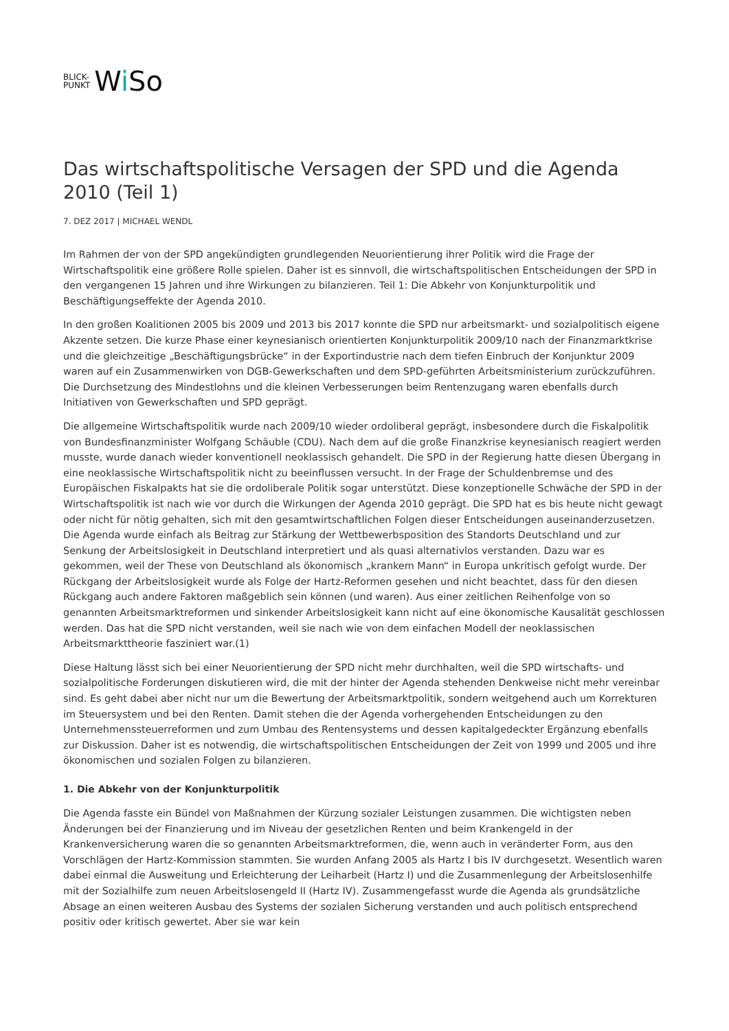BLICK-
PUNKT
Wi So
Das wirtschaftspolitische Versagen der SPD und die Agenda 2010 (Teil 1)
7. DEZ 2017 | MICHAEL WENDL
Im Rahmen der von der SPD angekündigten grundlegenden Neuorientierung ihrer Politik wird die Frage der Wirtschaftspolitik eine größere Rolle spielen. Daher ist es sinnvoll, die wirtschaftspolitischen Entscheidungen der SPD in den vergangenen 15 Jahren und ihre Wirkungen zu bilanzieren. Teil 1: Die Abkehr von Konjunkturpolitik und Beschäftigungseffekte der Agenda 2010.
In den großen Koalitionen 2005 bis 2009 und 2013 bis 2017 konnte die SPD nur arbeitsmarkt- und sozialpolitisch eigene Akzente setzen. Die kurze Phase einer keynesianisch orientierten Konjunkturpolitik 2009/10 nach der Finanzmarktkrise und die gleichzeitige „Beschäftigungsbrücke“ in der Exportindustrie nach dem tiefen Einbruch der Konjunktur 2009 waren auf ein Zusammenwirken von DGB-Gewerkschaften und dem SPD-geführten Arbeitsministerium zurückzuführen. Die Durchsetzung des Mindestlohns und die kleinen Verbesserungen beim Rentenzugang waren ebenfalls durch Initiativen von Gewerkschaften und SPD geprägt.
Die allgemeine Wirtschaftspolitik wurde nach 2009/10 wieder ordoliberal geprägt, insbesondere durch die Fiskalpolitik von Bundesfinanzminister Wolfgang Schäuble (CDU). Nach dem auf die große Finanzkrise keynesianisch reagiert werden musste, wurde danach wieder konventionell neoklassisch gehandelt. Die SPD in der Regierung hatte diesen Übergang in eine neoklassische Wirtschaftspolitik nicht zu beeinflussen versucht. In der Frage der Schuldenbremse und des Europäischen Fiskalpakts hat sie die ordoliberale Politik sogar unterstützt. Diese konzeptionelle Schwäche der SPD in der Wirtschaftspolitik ist nach wie vor durch die Wirkungen der Agenda 2010 geprägt. Die SPD hat es bis heute nicht gewagt oder nicht für nötig gehalten, sich mit den gesamtwirtschaftlichen Folgen dieser Entscheidungen auseinanderzusetzen. Die Agenda wurde einfach als Beitrag zur Stärkung der Wettbewerbsposition des Standorts Deutschland und zur Senkung der Arbeitslosigkeit in Deutschland interpretiert und als quasi alternativlos verstanden. Dazu war es gekommen, weil der These von Deutschland als ökonomisch „krankem Mann“ in Europa unkritisch gefolgt wurde. Der Rückgang der Arbeitslosigkeit wurde als Folge der Hartz-Reformen gesehen und nicht beachtet, dass für den diesen Rückgang auch andere Faktoren maßgeblich sein können (und waren). Aus einer zeitlichen Reihenfolge von so genannten Arbeitsmarktreformen und sinkender Arbeitslosigkeit kann nicht auf eine ökonomische Kausalität geschlossen werden. Das hat die SPD nicht verstanden, weil sie nach wie von dem einfachen Modell der neoklassischen Arbeitsmarkttheorie fasziniert war.(1)
Diese Haltung lässt sich bei einer Neuorientierung der SPD nicht mehr durchhalten, weil die SPD wirtschafts- und sozialpolitische Forderungen diskutieren wird, die mit der hinter der Agenda stehenden Denkweise nicht mehr vereinbar sind. Es geht dabei aber nicht nur um die Bewertung der Arbeitsmarktpolitik, sondern weitgehend auch um Korrekturen im Steuersystem und bei den Renten. Damit stehen die der Agenda vorhergehenden Entscheidungen zu den Unternehmenssteuerreformen und zum Umbau des Rentensystems und dessen kapitalgedeckter Ergänzung ebenfalls zur Diskussion. Daher ist es notwendig, die wirtschaftspolitischen Entscheidungen der Zeit von 1999 und 2005 und ihre ökonomischen und sozialen Folgen zu bilanzieren.
1. Die Abkehr von der Konjunkturpolitik
Die Agenda fasste ein Bündel von Maßnahmen der Kürzung sozialer Leistungen zusammen. Die wichtigsten neben Änderungen bei der Finanzierung und im Niveau der gesetzlichen Renten und beim Krankengeld in der Krankenversicherung waren die so genannten Arbeitsmarktreformen, die, wenn auch in veränderter Form, aus den Vorschlägen der Hartz-Kommission stammten. Sie wurden Anfang 2005 als Hartz I bis IV durchgesetzt. Wesentlich waren dabei einmal die Ausweitung und Erleichterung der Leiharbeit (Hartz I) und die Zusammenlegung der Arbeitslosenhilfe mit der Sozialhilfe zum neuen Arbeitslosengeld II (Hartz IV). Zusammengefasst wurde die Agenda als grundsätzliche Absage an einen weiteren Ausbau des Systems der sozialen Sicherung verstanden und auch politisch entsprechend positiv oder kritisch gewertet. Aber sie war kein